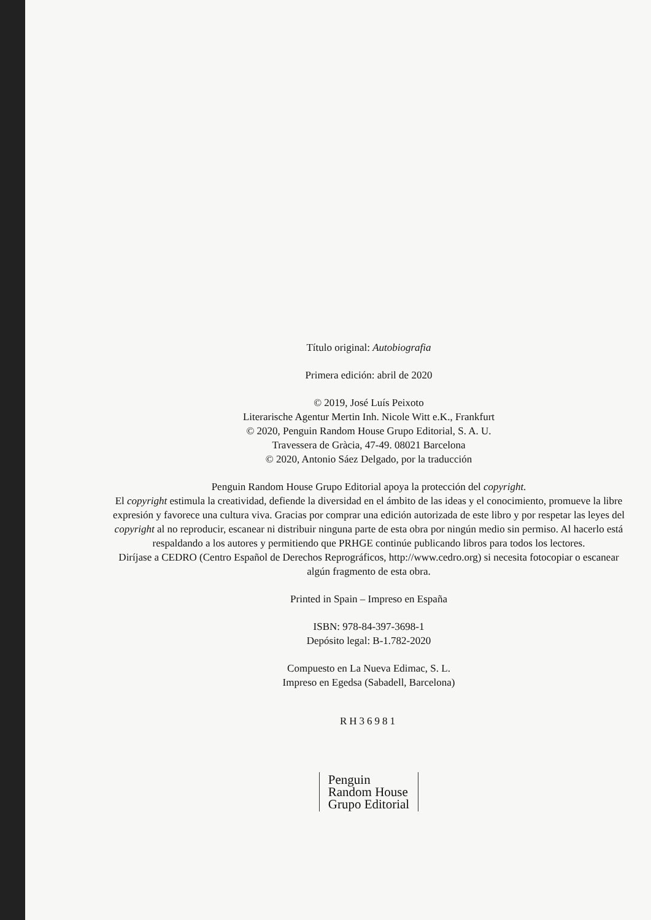Título original: Autobiografia
Primera edición: abril de 2020
© 2019, José Luís Peixoto
Literarische Agentur Mertin Inh. Nicole Witt e.K., Frankfurt
© 2020, Penguin Random House Grupo Editorial, S. A. U.
Travessera de Gràcia, 47-49. 08021 Barcelona
© 2020, Antonio Sáez Delgado, por la traducción
Penguin Random House Grupo Editorial apoya la protección del copyright.
El copyright estimula la creatividad, defiende la diversidad en el ámbito de las ideas y el conocimiento, promueve la libre expresión y favorece una cultura viva. Gracias por comprar una edición autorizada de este libro y por respetar las leyes del copyright al no reproducir, escanear ni distribuir ninguna parte de esta obra por ningún medio sin permiso. Al hacerlo está respaldando a los autores y permitiendo que PRHGE continúe publicando libros para todos los lectores.
Diríjase a CEDRO (Centro Español de Derechos Reprográficos, http://www.cedro.org) si necesita fotocopiar o escanear algún fragmento de esta obra.
Printed in Spain – Impreso en España
ISBN: 978-84-397-3698-1
Depósito legal: B-1.782-2020
Compuesto en La Nueva Edimac, S. L.
Impreso en Egedsa (Sabadell, Barcelona)
RH36981
Penguin
Random House
Grupo Editorial